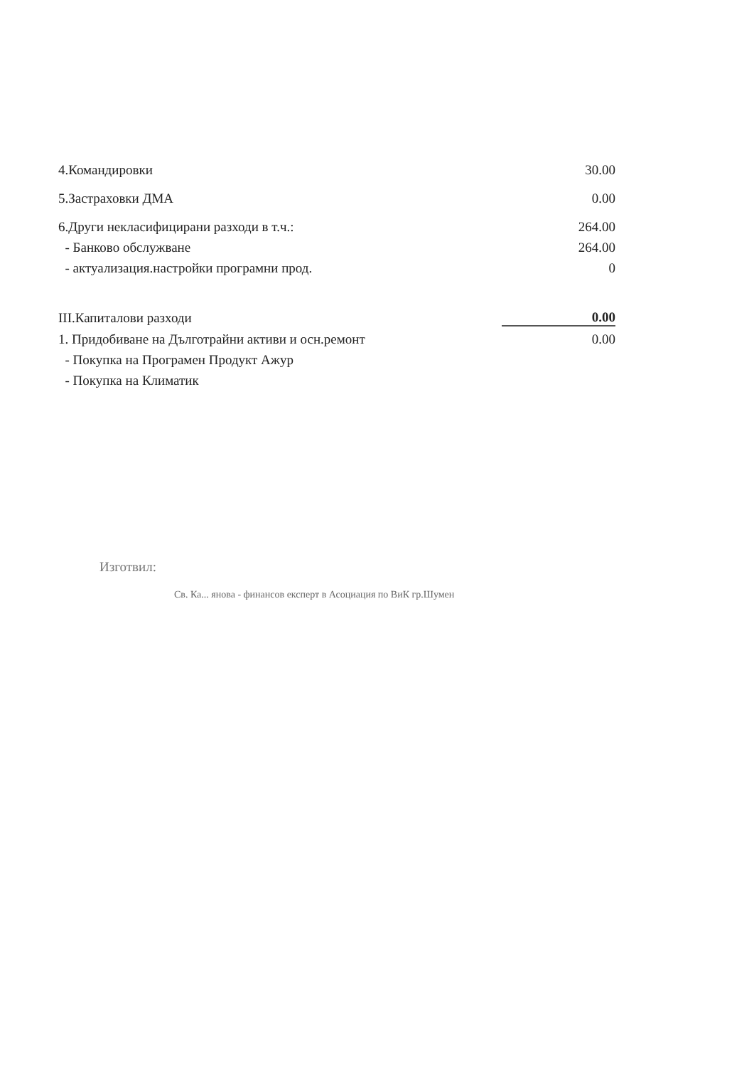| 4.Командировки | 30.00 |
| 5.Застраховки ДМА | 0.00 |
| 6.Други некласифицирани разходи в т.ч.: | 264.00 |
| - Банково обслужване | 264.00 |
| - актуализация.настройки програмни прод. | 0 |
| III.Капиталови разходи | 0.00 |
| 1. Придобиване на Дълготрайни активи и осн.ремонт | 0.00 |
| - Покупка на Програмен Продукт Ажур | |
| - Покупка на Климатик | |
Изготвил:
Св. Ка... янова - финансов експерт в Асоциация по ВиК гр.Шумен